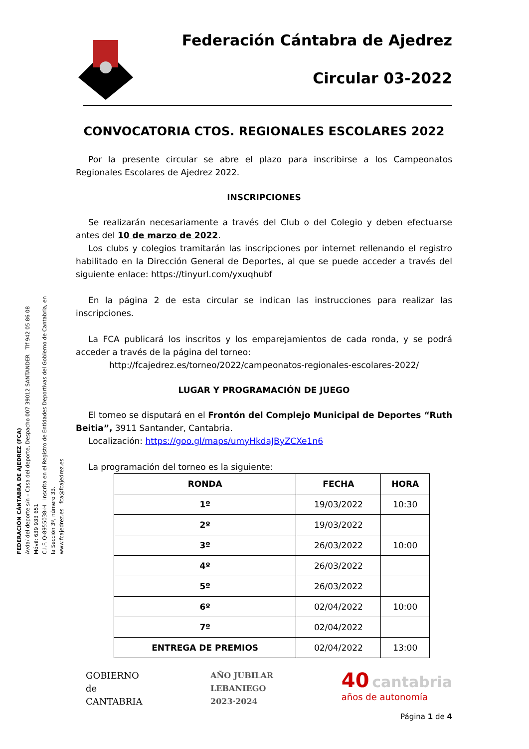FEDERACIÓN CÁNTABRA DE AJEDREZ (FCA)
Avda/ del deporte s/n – Casa del deporte, Despacho 007 39012 SANTANDER Tlf 942 05 86 08 Móvil: 639 933 651
C.I.F. Q-8955038-H Inscrita en el Registro de Entidades Deportivas del Gobierno de Cantabria, en la Sección 3º, número 33.
www.fcajedrez.es fca@fcajedrez.es
Federación Cántabra de Ajedrez
Circular 03-2022
CONVOCATORIA CTOS. REGIONALES ESCOLARES 2022
Por la presente circular se abre el plazo para inscribirse a los Campeonatos Regionales Escolares de Ajedrez 2022.
INSCRIPCIONES
Se realizarán necesariamente a través del Club o del Colegio y deben efectuarse antes del 10 de marzo de 2022.
Los clubs y colegios tramitarán las inscripciones por internet rellenando el registro habilitado en la Dirección General de Deportes, al que se puede acceder a través del siguiente enlace: https://tinyurl.com/yxuqhubf
En la página 2 de esta circular se indican las instrucciones para realizar las inscripciones.
La FCA publicará los inscritos y los emparejamientos de cada ronda, y se podrá acceder a través de la página del torneo:
http://fcajedrez.es/torneo/2022/campeonatos-regionales-escolares-2022/
LUGAR Y PROGRAMACIÓN DE JUEGO
El torneo se disputará en el Frontón del Complejo Municipal de Deportes “Ruth Beitia”, 3911 Santander, Cantabria.
Localización: https://goo.gl/maps/umyHkdaJByZCXe1n6
La programación del torneo es la siguiente:
| RONDA | FECHA | HORA |
| --- | --- | --- |
| 1º | 19/03/2022 | 10:30 |
| 2º | 19/03/2022 | |
| 3º | 26/03/2022 | 10:00 |
| 4º | 26/03/2022 | |
| 5º | 26/03/2022 | |
| 6º | 02/04/2022 | 10:00 |
| 7º | 02/04/2022 | |
| ENTREGA DE PREMIOS | 02/04/2022 | 13:00 |
GOBIERNO
de
CANTABRIA
AÑO JUBILAR
LEBANIEGO
2023·2024
40 cantabria
años de autonomía
Página 1 de 4